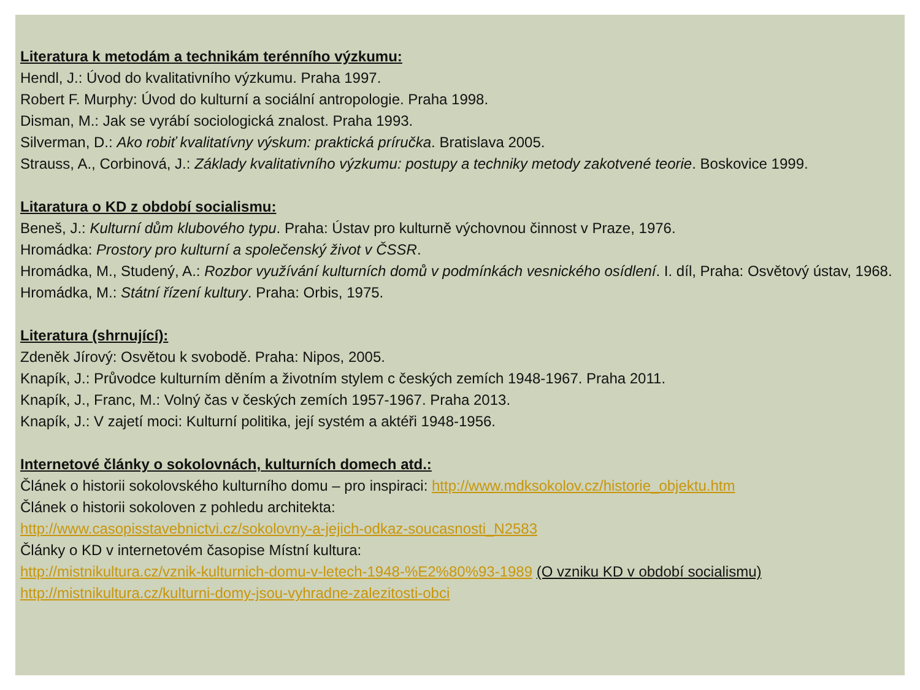Literatura k metodám a technikám terénního výzkumu:
Hendl, J.: Úvod do kvalitativního výzkumu. Praha 1997.
Robert F. Murphy: Úvod do kulturní a sociální antropologie. Praha 1998.
Disman, M.: Jak se vyrábí sociologická znalost. Praha 1993.
Silverman, D.: Ako robiť kvalitatívny výskum: praktická príručka. Bratislava 2005.
Strauss, A., Corbinová, J.: Základy kvalitativního výzkumu: postupy a techniky metody zakotvené teorie. Boskovice 1999.
Litaratura o KD z období socialismu:
Beneš, J.: Kulturní dům klubového typu. Praha: Ústav pro kulturně výchovnou činnost v Praze, 1976.
Hromádka: Prostory pro kulturní a společenský život v ČSSR.
Hromádka, M., Studený, A.: Rozbor využívání kulturních domů v podmínkách vesnického osídlení. I. díl, Praha: Osvětový ústav, 1968.
Hromádka, M.: Státní řízení kultury. Praha: Orbis, 1975.
Literatura (shrnující):
Zdeněk Jírový: Osvětou k svobodě. Praha: Nipos, 2005.
Knapík, J.: Průvodce kulturním děním a životním stylem c českých zemích 1948-1967. Praha 2011.
Knapík, J., Franc, M.: Volný čas v českých zemích 1957-1967. Praha 2013.
Knapík, J.: V zajetí moci: Kulturní politika, její systém a aktéři 1948-1956.
Internetové články o sokolovnách, kulturních domech atd.:
Článek o historii sokolovského kulturního domu – pro inspiraci: http://www.mdksokolov.cz/historie_objektu.htm
Článek o historii sokoloven z pohledu architekta:
http://www.casopisstavebnictvi.cz/sokolovny-a-jejich-odkaz-soucasnosti_N2583
Články o KD v internetovém časopise Místní kultura:
http://mistnikultura.cz/vznik-kulturnich-domu-v-letech-1948-%E2%80%93-1989 (O vzniku KD v období socialismu)
http://mistnikultura.cz/kulturni-domy-jsou-vyhradne-zalezitosti-obci